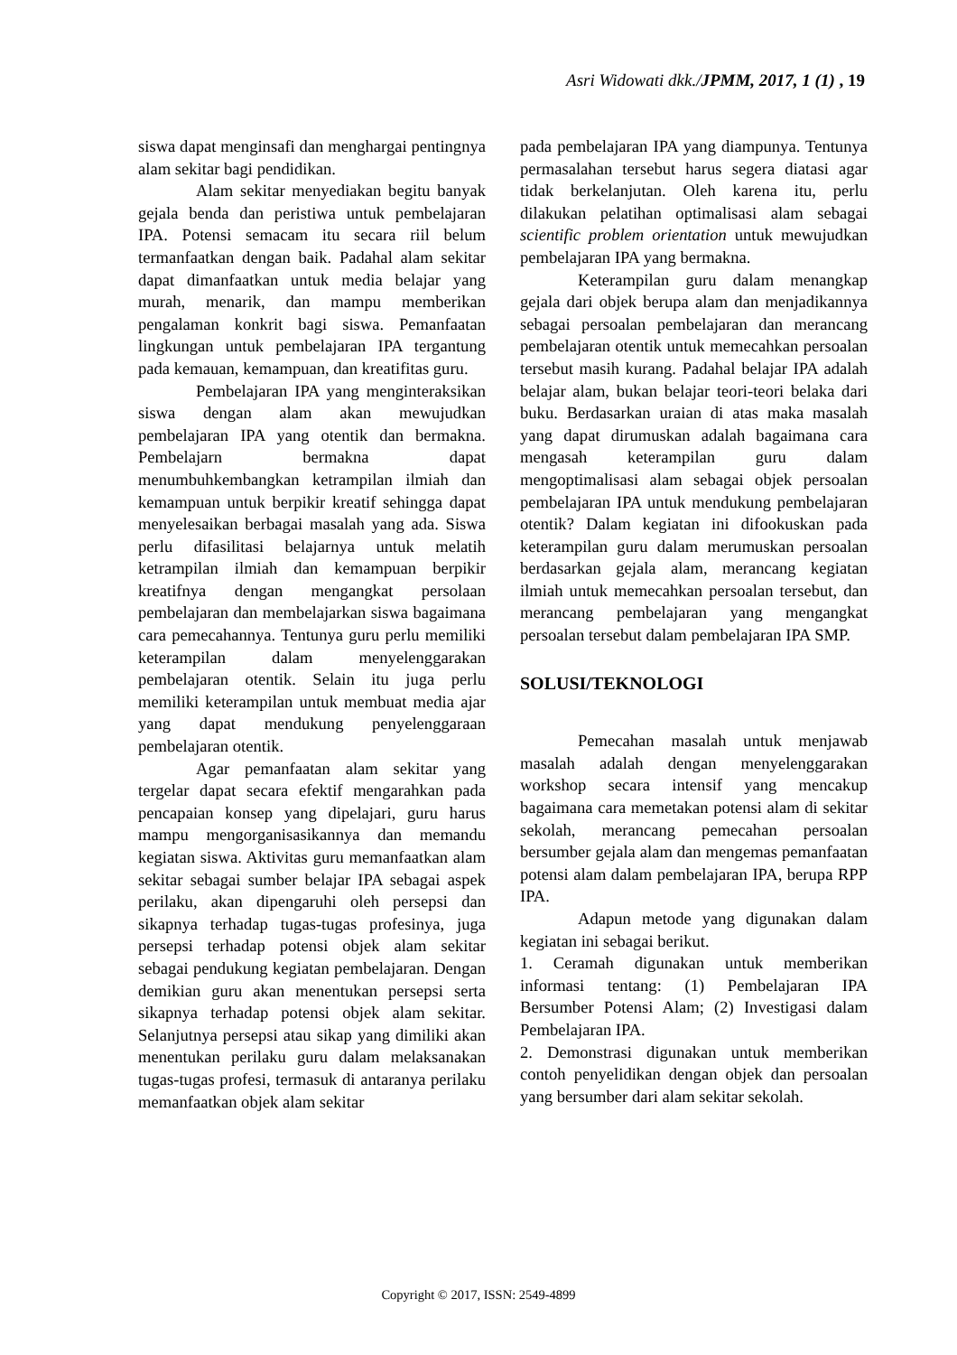Asri Widowati dkk./JPMM, 2017, 1 (1) , 19
siswa dapat menginsafi dan menghargai pentingnya alam sekitar bagi pendidikan.
Alam sekitar menyediakan begitu banyak gejala benda dan peristiwa untuk pembelajaran IPA. Potensi semacam itu secara riil belum termanfaatkan dengan baik. Padahal alam sekitar dapat dimanfaatkan untuk media belajar yang murah, menarik, dan mampu memberikan pengalaman konkrit bagi siswa. Pemanfaatan lingkungan untuk pembelajaran IPA tergantung pada kemauan, kemampuan, dan kreatifitas guru.
Pembelajaran IPA yang menginteraksikan siswa dengan alam akan mewujudkan pembelajaran IPA yang otentik dan bermakna. Pembelajarn bermakna dapat menumbuhkembangkan ketrampilan ilmiah dan kemampuan untuk berpikir kreatif sehingga dapat menyelesaikan berbagai masalah yang ada. Siswa perlu difasilitasi belajarnya untuk melatih ketrampilan ilmiah dan kemampuan berpikir kreatifnya dengan mengangkat persolaan pembelajaran dan membelajarkan siswa bagaimana cara pemecahannya. Tentunya guru perlu memiliki keterampilan dalam menyelenggarakan pembelajaran otentik. Selain itu juga perlu memiliki keterampilan untuk membuat media ajar yang dapat mendukung penyelenggaraan pembelajaran otentik.
Agar pemanfaatan alam sekitar yang tergelar dapat secara efektif mengarahkan pada pencapaian konsep yang dipelajari, guru harus mampu mengorganisasikannya dan memandu kegiatan siswa. Aktivitas guru memanfaatkan alam sekitar sebagai sumber belajar IPA sebagai aspek perilaku, akan dipengaruhi oleh persepsi dan sikapnya terhadap tugas-tugas profesinya, juga persepsi terhadap potensi objek alam sekitar sebagai pendukung kegiatan pembelajaran. Dengan demikian guru akan menentukan persepsi serta sikapnya terhadap potensi objek alam sekitar. Selanjutnya persepsi atau sikap yang dimiliki akan menentukan perilaku guru dalam melaksanakan tugas-tugas profesi, termasuk di antaranya perilaku memanfaatkan objek alam sekitar
pada pembelajaran IPA yang diampunya. Tentunya permasalahan tersebut harus segera diatasi agar tidak berkelanjutan. Oleh karena itu, perlu dilakukan pelatihan optimalisasi alam sebagai scientific problem orientation untuk mewujudkan pembelajaran IPA yang bermakna.
Keterampilan guru dalam menangkap gejala dari objek berupa alam dan menjadikannya sebagai persoalan pembelajaran dan merancang pembelajaran otentik untuk memecahkan persoalan tersebut masih kurang. Padahal belajar IPA adalah belajar alam, bukan belajar teori-teori belaka dari buku. Berdasarkan uraian di atas maka masalah yang dapat dirumuskan adalah bagaimana cara mengasah keterampilan guru dalam mengoptimalisasi alam sebagai objek persoalan pembelajaran IPA untuk mendukung pembelajaran otentik? Dalam kegiatan ini difookuskan pada keterampilan guru dalam merumuskan persoalan berdasarkan gejala alam, merancang kegiatan ilmiah untuk memecahkan persoalan tersebut, dan merancang pembelajaran yang mengangkat persoalan tersebut dalam pembelajaran IPA SMP.
SOLUSI/TEKNOLOGI
Pemecahan masalah untuk menjawab masalah adalah dengan menyelenggarakan workshop secara intensif yang mencakup bagaimana cara memetakan potensi alam di sekitar sekolah, merancang pemecahan persoalan bersumber gejala alam dan mengemas pemanfaatan potensi alam dalam pembelajaran IPA, berupa RPP IPA.
Adapun metode yang digunakan dalam kegiatan ini sebagai berikut.
1. Ceramah digunakan untuk memberikan informasi tentang: (1) Pembelajaran IPA Bersumber Potensi Alam; (2) Investigasi dalam Pembelajaran IPA.
2. Demonstrasi digunakan untuk memberikan contoh penyelidikan dengan objek dan persoalan yang bersumber dari alam sekitar sekolah.
Copyright © 2017, ISSN: 2549-4899